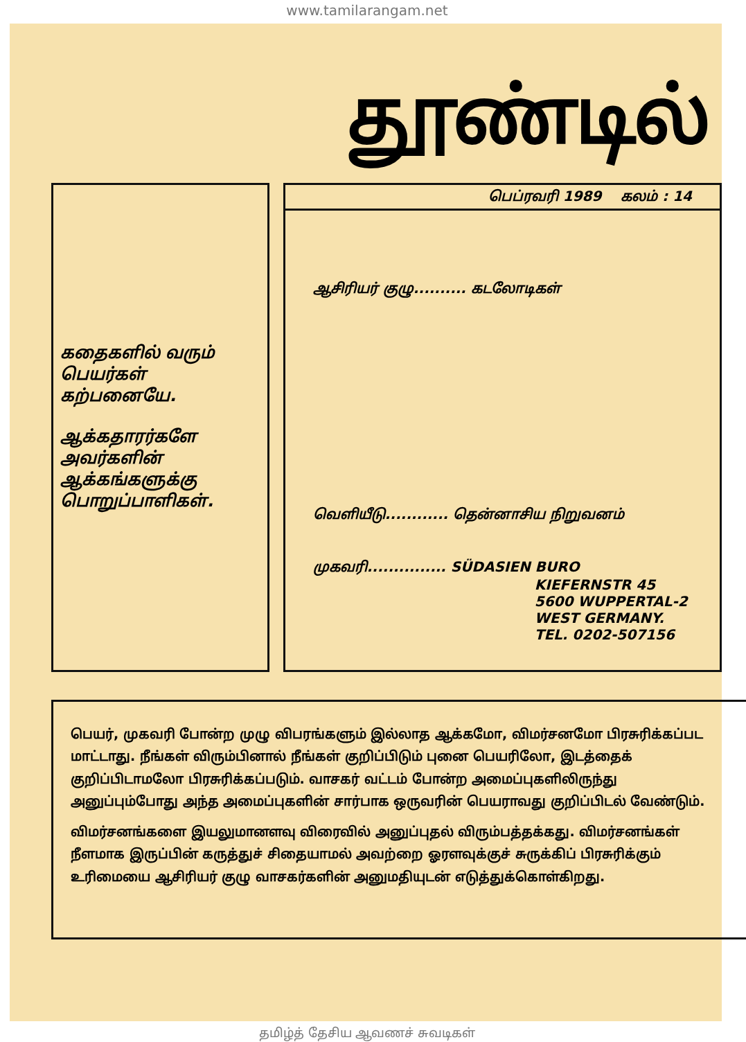www.tamilarangam.net
தூண்டில்
கதைகளில் வரும் பெயர்கள் கற்பனையே.
ஆக்கதாரர்களே அவர்களின் ஆக்கங்களுக்கு பொறுப்பாளிகள்.
பெப்ரவரி 1989 கலம் : 14
ஆசிரியர் குழு.......... கடலோடிகள்
வெளியீடு............ தென்னாசிய நிறுவனம்
முகவரி............... SÜDASIEN BURO
KIEFERNSTR 45
5600 WUPPERTAL-2
WEST GERMANY.
TEL. 0202-507156
பெயர், முகவரி போன்ற முழு விபரங்களும் இல்லாத ஆக்கமோ, விமர்சனமோ பிரசுரிக்கப்பட மாட்டாது. நீங்கள் விரும்பினால் நீங்கள் குறிப்பிடும் புனை பெயரிலோ, இடத்தைக் குறிப்பிடாமலோ பிரசுரிக்கப்படும். வாசகர் வட்டம் போன்ற அமைப்புகளிலிருந்து அனுப்பும்போது அந்த அமைப்புகளின் சார்பாக ஒருவரின் பெயராவது குறிப்பிடல் வேண்டும்.
விமர்சனங்களை இயலுமானளவு விரைவில் அனுப்புதல் விரும்பத்தக்கது. விமர்சனங்கள் நீளமாக இருப்பின் கருத்துச் சிதையாமல் அவற்றை ஓரளவுக்குச் சுருக்கிப் பிரசுரிக்கும் உரிமையை ஆசிரியர் குழு வாசகர்களின் அனுமதியுடன் எடுத்துக்கொள்கிறது.
தமிழ்த் தேசிய ஆவணச் சுவடிகள்